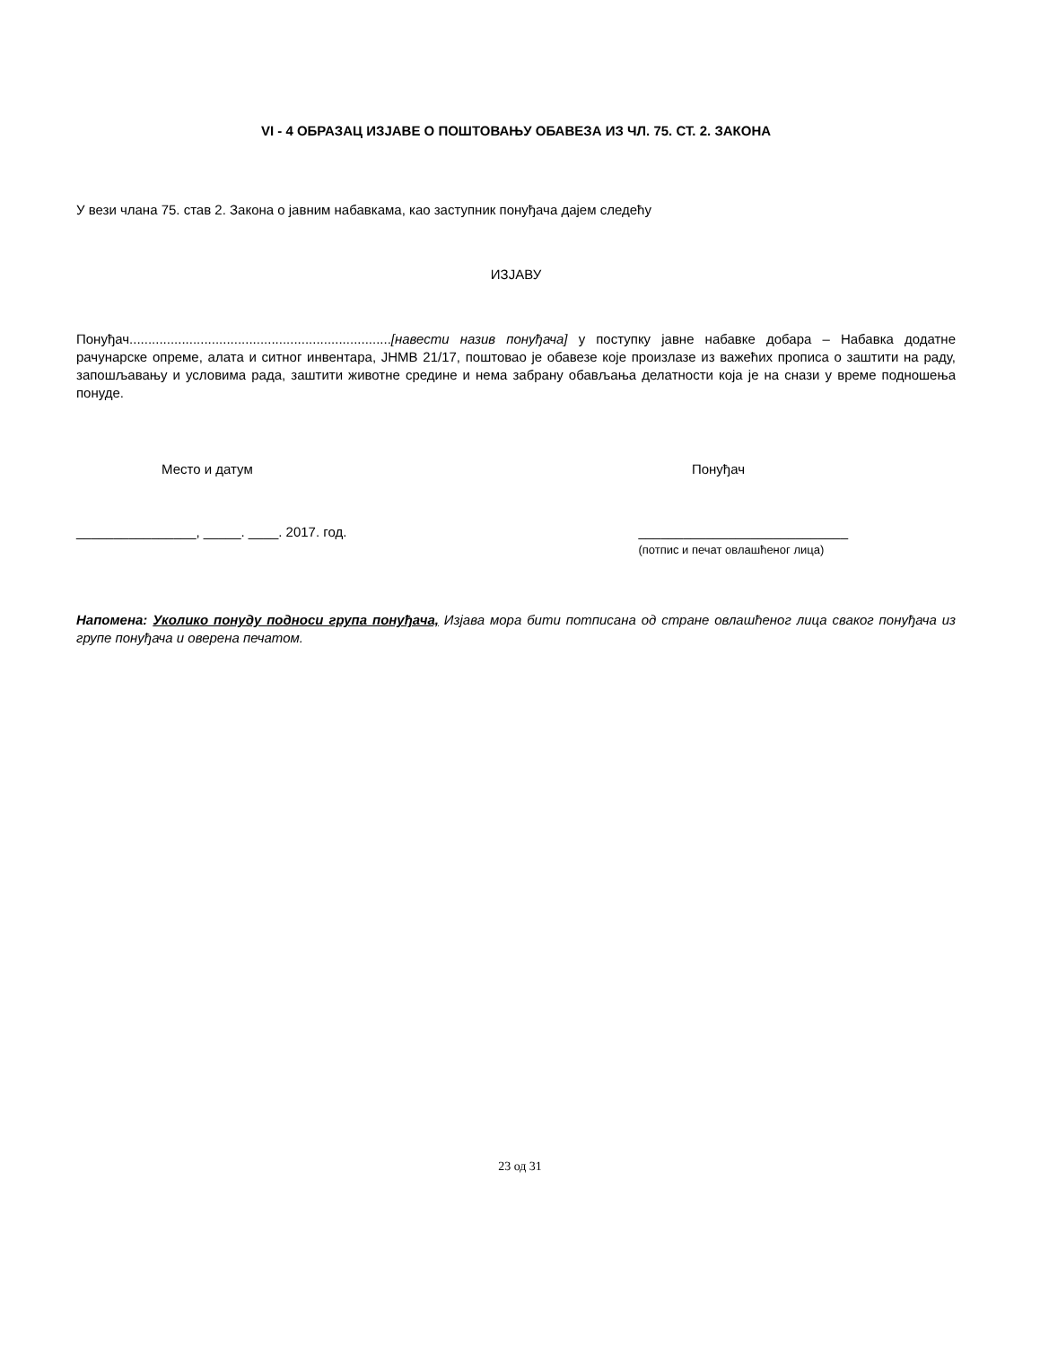VI - 4 ОБРАЗАЦ ИЗЈАВЕ О ПОШТОВАЊУ ОБАВЕЗА ИЗ ЧЛ. 75. СТ. 2. ЗАКОНА
У вези члана 75. став 2. Закона о јавним набавкама, као заступник понуђача дајем следећу
ИЗЈАВУ
Понуђач......................................................................[навести назив понуђача] у поступку јавне набавке добара – Набавка додатне рачунарске опреме, алата и ситног инвентара, ЈНМВ 21/17, поштовао је обавезе које произлазе из важећих прописа о заштити на раду, запошљавању и условима рада, заштити животне средине и нема забрану обављања делатности која је на снази у време подношења понуде.
Место и датум Понуђач
________________, _____. ____. 2017. год.
____________________________
(потпис и печат овлашћеног лица)
Напомена: Уколико понуду подноси група понуђача, Изјава мора бити потписана од стране овлашћеног лица сваког понуђача из групе понуђача и оверена печатом.
23 од 31